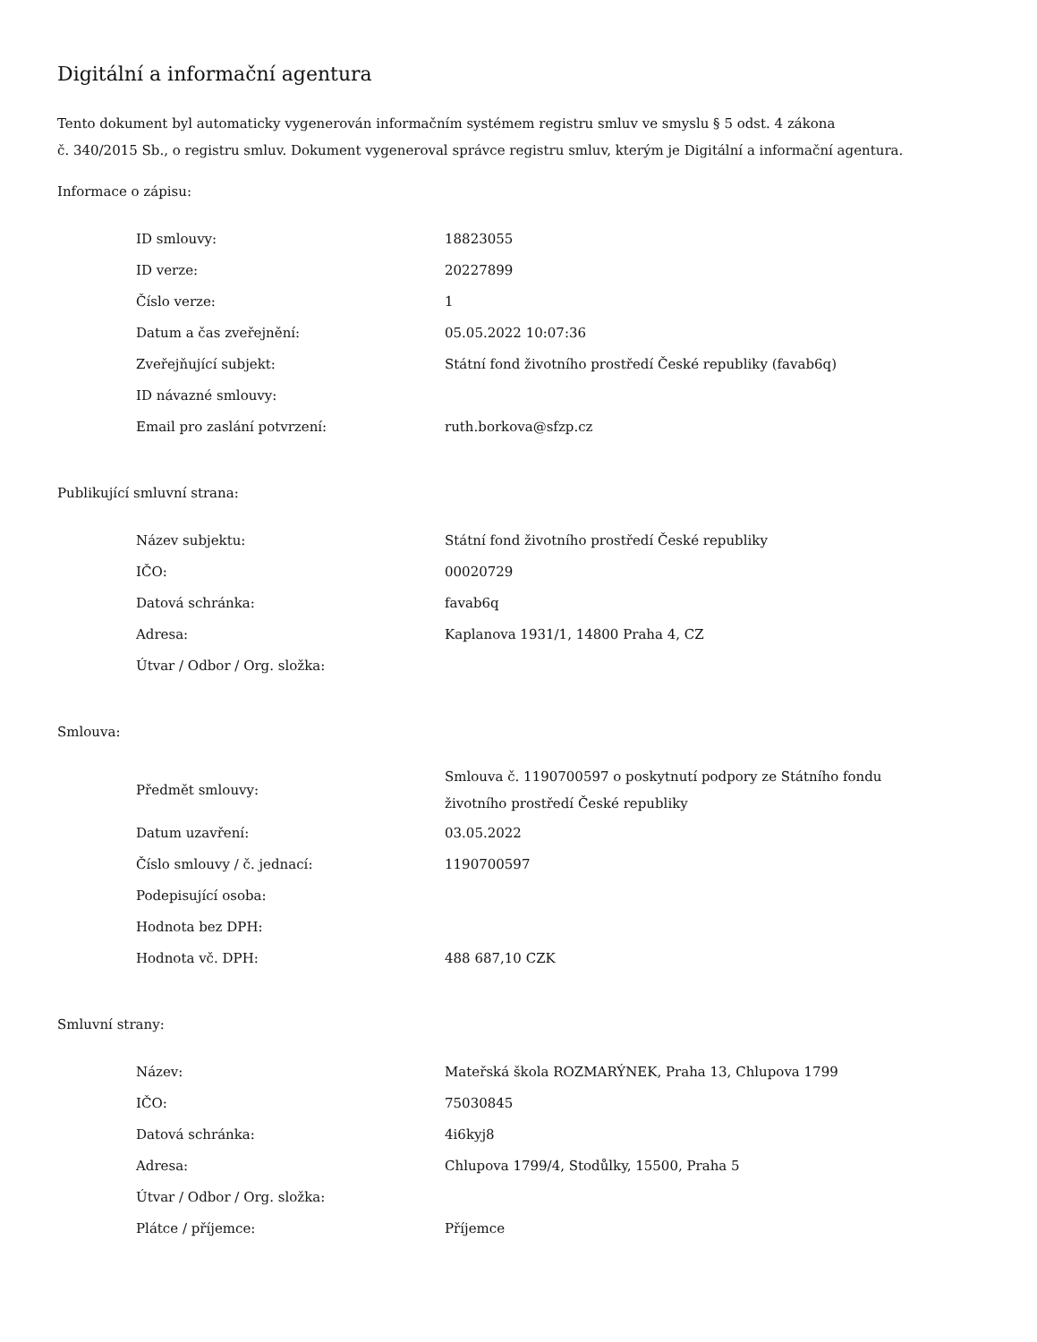Digitální a informační agentura
Tento dokument byl automaticky vygenerován informačním systémem registru smluv ve smyslu § 5 odst. 4 zákona
č. 340/2015 Sb., o registru smluv. Dokument vygeneroval správce registru smluv, kterým je Digitální a informační agentura.
Informace o zápisu:
| ID smlouvy: | 18823055 |
| ID verze: | 20227899 |
| Číslo verze: | 1 |
| Datum a čas zveřejnění: | 05.05.2022 10:07:36 |
| Zveřejňující subjekt: | Státní fond životního prostředí České republiky (favab6q) |
| ID návazné smlouvy: | |
| Email pro zaslání potvrzení: | ruth.borkova@sfzp.cz |
Publikující smluvní strana:
| Název subjektu: | Státní fond životního prostředí České republiky |
| IČO: | 00020729 |
| Datová schránka: | favab6q |
| Adresa: | Kaplanova 1931/1, 14800 Praha 4, CZ |
| Útvar / Odbor / Org. složka: | |
Smlouva:
| Předmět smlouvy: | Smlouva č. 1190700597 o poskytnutí podpory ze Státního fondu životního prostředí České republiky |
| Datum uzavření: | 03.05.2022 |
| Číslo smlouvy / č. jednací: | 1190700597 |
| Podepisující osoba: | |
| Hodnota bez DPH: | |
| Hodnota vč. DPH: | 488 687,10 CZK |
Smluvní strany:
| Název: | Mateřská škola ROZMARÝNEK, Praha 13, Chlupova 1799 |
| IČO: | 75030845 |
| Datová schránka: | 4i6kyj8 |
| Adresa: | Chlupova 1799/4, Stodůlky, 15500, Praha 5 |
| Útvar / Odbor / Org. složka: | |
| Plátce / příjemce: | Příjemce |